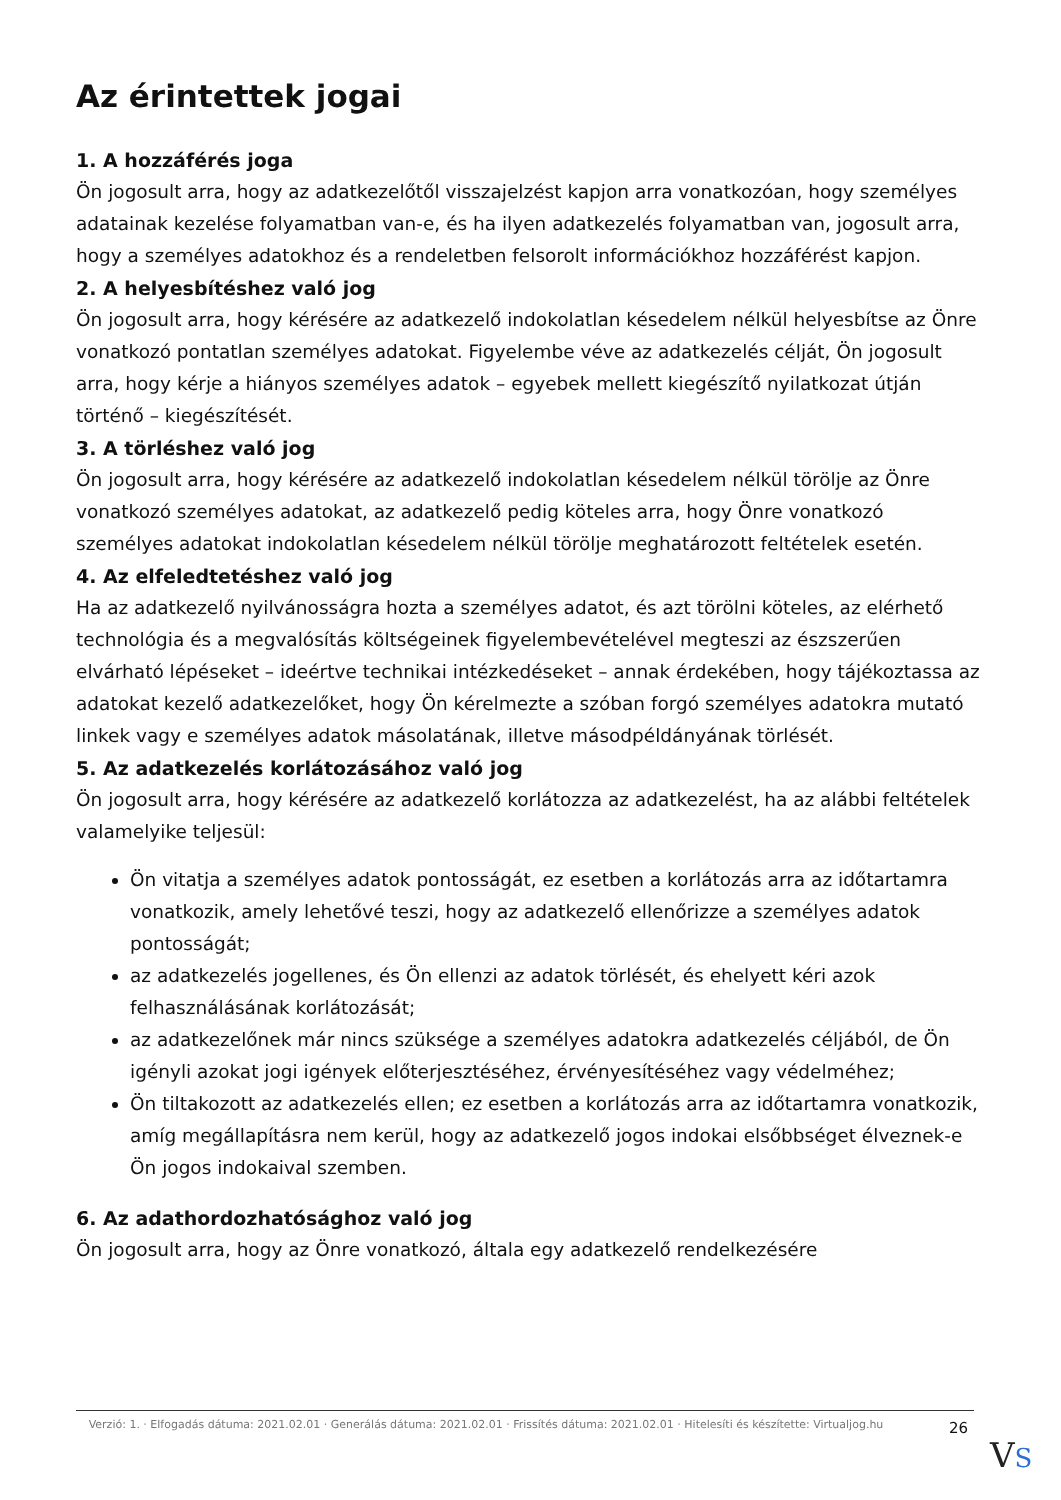Az érintettek jogai
1. A hozzáférés joga
Ön jogosult arra, hogy az adatkezelőtől visszajelzést kapjon arra vonatkozóan, hogy személyes adatainak kezelése folyamatban van-e, és ha ilyen adatkezelés folyamatban van, jogosult arra, hogy a személyes adatokhoz és a rendeletben felsorolt információkhoz hozzáférést kapjon.
2. A helyesbítéshez való jog
Ön jogosult arra, hogy kérésére az adatkezelő indokolatlan késedelem nélkül helyesbítse az Önre vonatkozó pontatlan személyes adatokat. Figyelembe véve az adatkezelés célját, Ön jogosult arra, hogy kérje a hiányos személyes adatok – egyebek mellett kiegészítő nyilatkozat útján történő – kiegészítését.
3. A törléshez való jog
Ön jogosult arra, hogy kérésére az adatkezelő indokolatlan késedelem nélkül törölje az Önre vonatkozó személyes adatokat, az adatkezelő pedig köteles arra, hogy Önre vonatkozó személyes adatokat indokolatlan késedelem nélkül törölje meghatározott feltételek esetén.
4. Az elfeledtetéshez való jog
Ha az adatkezelő nyilvánosságra hozta a személyes adatot, és azt törölni köteles, az elérhető technológia és a megvalósítás költségeinek figyelembevételével megteszi az észszerűen elvárható lépéseket – ideértve technikai intézkedéseket – annak érdekében, hogy tájékoztassa az adatokat kezelő adatkezelőket, hogy Ön kérelmezte a szóban forgó személyes adatokra mutató linkek vagy e személyes adatok másolatának, illetve másodpéldányának törlését.
5. Az adatkezelés korlátozásához való jog
Ön jogosult arra, hogy kérésére az adatkezelő korlátozza az adatkezelést, ha az alábbi feltételek valamelyike teljesül:
Ön vitatja a személyes adatok pontosságát, ez esetben a korlátozás arra az időtartamra vonatkozik, amely lehetővé teszi, hogy az adatkezelő ellenőrizze a személyes adatok pontosságát;
az adatkezelés jogellenes, és Ön ellenzi az adatok törlését, és ehelyett kéri azok felhasználásának korlátozását;
az adatkezelőnek már nincs szüksége a személyes adatokra adatkezelés céljából, de Ön igényli azokat jogi igények előterjesztéséhez, érvényesítéséhez vagy védelméhez;
Ön tiltakozott az adatkezelés ellen; ez esetben a korlátozás arra az időtartamra vonatkozik, amíg megállapításra nem kerül, hogy az adatkezelő jogos indokai elsőbbséget élveznek-e Ön jogos indokaival szemben.
6. Az adathordozhatósághoz való jog
Ön jogosult arra, hogy az Önre vonatkozó, általa egy adatkezelő rendelkezésére
Verzió: 1. · Elfogadás dátuma: 2021.02.01 · Generálás dátuma: 2021.02.01 · Frissítés dátuma: 2021.02.01 · Hitelesíti és készítette: Virtualjog.hu
26
VS